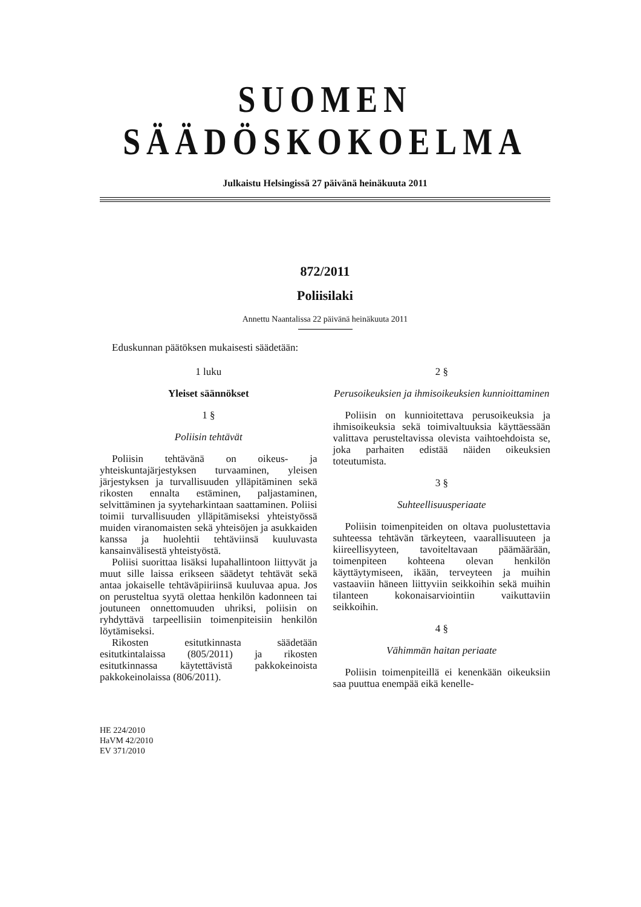SUOMEN SÄÄDÖSKOKOELMA
Julkaistu Helsingissä 27 päivänä heinäkuuta 2011
872/2011
Poliisilaki
Annettu Naantalissa 22 päivänä heinäkuuta 2011
Eduskunnan päätöksen mukaisesti säädetään:
1 luku
Yleiset säännökset
1 §
Poliisin tehtävät
Poliisin tehtävänä on oikeus- ja yhteiskuntajärjestyksen turvaaminen, yleisen järjestyksen ja turvallisuuden ylläpitäminen sekä rikosten ennalta estäminen, paljastaminen, selvittäminen ja syyteharkintaan saattaminen. Poliisi toimii turvallisuuden ylläpitämiseksi yhteistyössä muiden viranomaisten sekä yhteisöjen ja asukkaiden kanssa ja huolehtii tehtäviinsä kuuluvasta kansainvälisestä yhteistyöstä.
Poliisi suorittaa lisäksi lupahallintoon liittyvät ja muut sille laissa erikseen säädetyt tehtävät sekä antaa jokaiselle tehtäväpiiriinsä kuuluvaa apua. Jos on perusteltua syytä olettaa henkilön kadonneen tai joutuneen onnettomuuden uhriksi, poliisin on ryhdyttävä tarpeellisiin toimenpiteisiin henkilön löytämiseksi.
Rikosten esitutkinnasta säädetään esitutkintalaissa (805/2011) ja rikosten esitutkinnassa käytettävistä pakkokeinoista pakkokeinolaissa (806/2011).
HE 224/2010
HaVM 42/2010
EV 371/2010
2 §
Perusoikeuksien ja ihmisoikeuksien kunnioittaminen
Poliisin on kunnioitettava perusoikeuksia ja ihmisoikeuksia sekä toimivaltuuksia käyttäessään valittava perusteltavissa olevista vaihtoehdoista se, joka parhaiten edistää näiden oikeuksien toteutumista.
3 §
Suhteellisuusperiaate
Poliisin toimenpiteiden on oltava puolustettavia suhteessa tehtävän tärkeyteen, vaarallisuuteen ja kiireellisyyteen, tavoiteltavaan päämäärään, toimenpiteen kohteena olevan henkilön käyttäytymiseen, ikään, terveyteen ja muihin vastaaviin häneen liittyviin seikkoihin sekä muihin tilanteen kokonaisarviointiin vaikuttaviin seikkoihin.
4 §
Vähimmän haitan periaate
Poliisin toimenpiteillä ei kenenkään oikeuksiin saa puuttua enempää eikä kenelle-